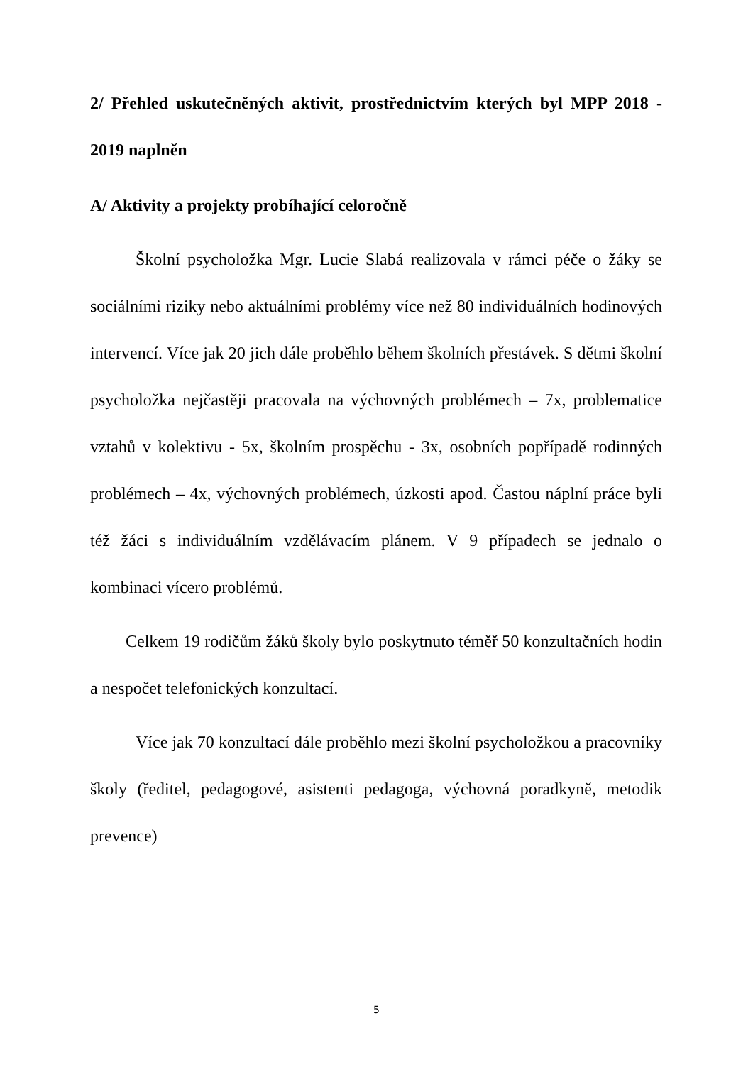2/ Přehled uskutečněných aktivit, prostřednictvím kterých byl MPP 2018 - 2019 naplněn
A/ Aktivity a projekty probíhající celoročně
Školní psycholožka Mgr. Lucie Slabá realizovala v rámci péče o žáky se sociálními riziky nebo aktuálními problémy více než 80 individuálních hodinových intervencí. Více jak 20 jich dále proběhlo během školních přestávek. S dětmi školní psycholožka nejčastěji pracovala na výchovných problémech – 7x, problematice vztahů v kolektivu - 5x, školním prospěchu - 3x, osobních popřípadě rodinných problémech – 4x, výchovných problémech, úzkosti apod. Častou náplní práce byli též žáci s individuálním vzdělávacím plánem. V 9 případech se jednalo o kombinaci vícero problémů.
Celkem 19 rodičům žáků školy bylo poskytnuto téměř 50 konzultačních hodin a nespočet telefonických konzultací.
Více jak 70 konzultací dále proběhlo mezi školní psycholožkou a pracovníky školy (ředitel, pedagogové, asistenti pedagoga, výchovná poradkyně, metodik prevence)
5